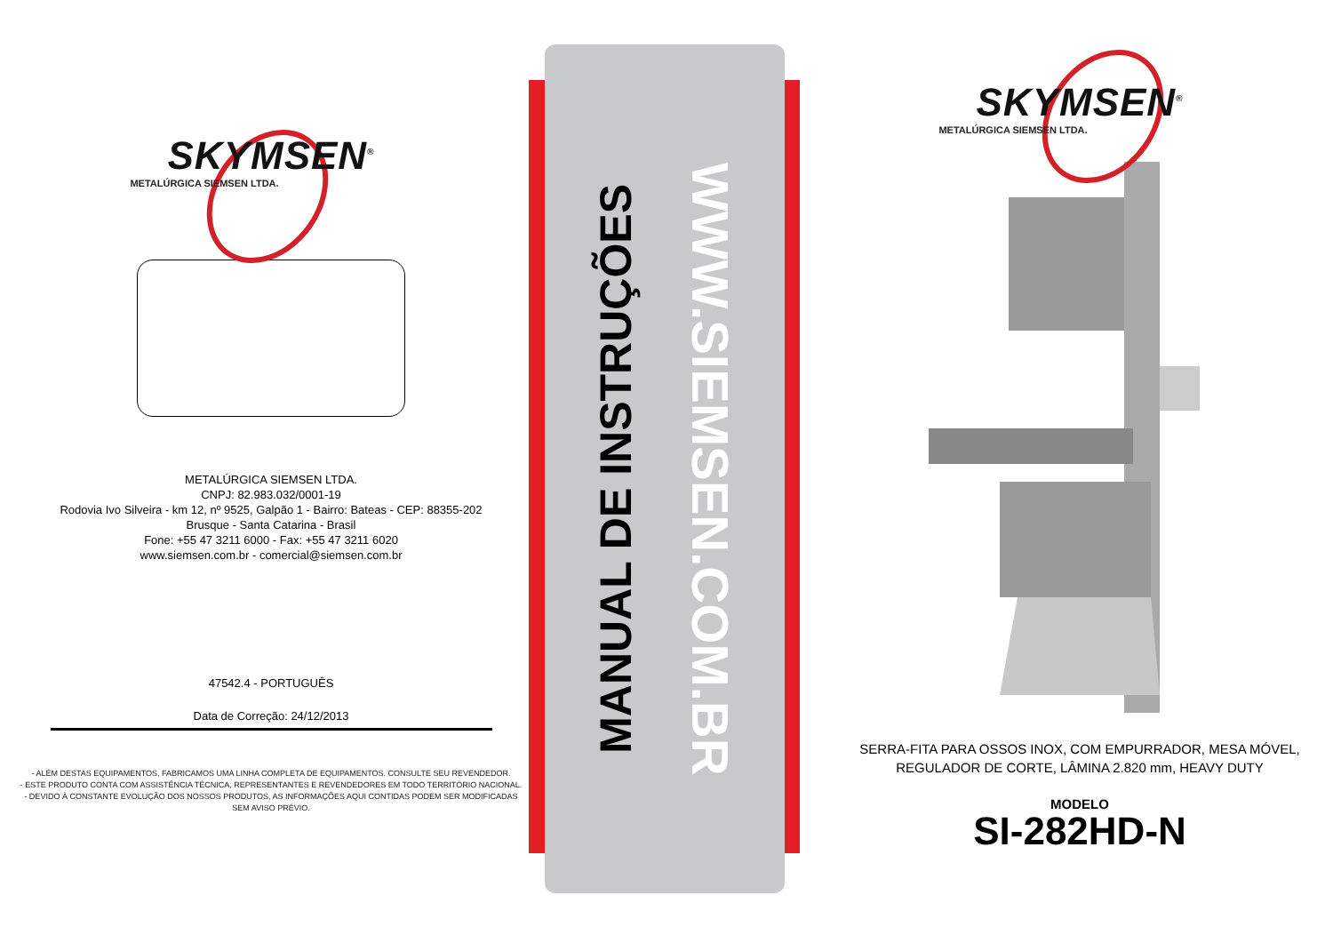SKYMSEN<sup>®</sup>
METALÚRGICA SIEMSEN LTDA.
METALÚRGICA SIEMSEN LTDA.
CNPJ: 82.983.032/0001-19
Rodovia Ivo Silveira - km 12, nº 9525, Galpão 1 - Bairro: Bateas - CEP: 88355-202
Brusque - Santa Catarina - Brasil
Fone: +55 47 3211 6000 - Fax: +55 47 3211 6020
www.siemsen.com.br - comercial@siemsen.com.br
47542.4 - PORTUGUÊS
Data de Correção: 24/12/2013
- ALÉM DESTAS EQUIPAMENTOS, FABRICAMOS UMA LINHA COMPLETA DE EQUIPAMENTOS. CONSULTE SEU REVENDEDOR.
- ESTE PRODUTO CONTA COM ASSISTÊNCIA TÉCNICA, REPRESENTANTES E REVENDEDORES EM TODO TERRITÓRIO NACIONAL.
- DEVIDO À CONSTANTE EVOLUÇÃO DOS NOSSOS PRODUTOS, AS INFORMAÇÕES AQUI CONTIDAS PODEM SER MODIFICADAS
SEM AVISO PRÉVIO.
WWW.SIEMSEN.COM.BR
MANUAL DE INSTRUÇÕES
SKYMSEN<sup>®</sup>
METALÚRGICA SIEMSEN LTDA.
SERRA-FITA PARA OSSOS INOX, COM EMPURRADOR, MESA MÓVEL,
REGULADOR DE CORTE, LÂMINA 2.820 mm, HEAVY DUTY
MODELO
SI-282HD-N